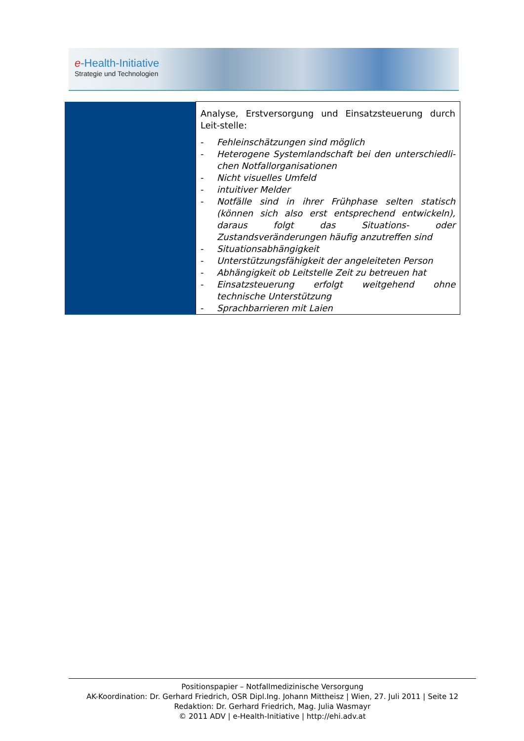e-Health-Initiative
Strategie und Technologien
| | Analyse, Erstversorgung und Einsatzsteuerung durch Leit-stelle: - Fehleinschätzungen sind möglich - Heterogene Systemlandschaft bei den unterschiedli-chen Notfallorganisationen - Nicht visuelles Umfeld - intuitiver Melder - Notfälle sind in ihrer Frühphase selten statisch (können sich also erst entsprechend entwickeln), daraus folgt das Situations- oder Zustandsveränderungen häufig anzutreffen sind - Situationsabhängigkeit - Unterstützungsfähigkeit der angeleiteten Person - Abhängigkeit ob Leitstelle Zeit zu betreuen hat - Einsatzsteuerung erfolgt weitgehend ohne technische Unterstützung - Sprachbarrieren mit Laien |
Positionspapier – Notfallmedizinische Versorgung
AK-Koordination: Dr. Gerhard Friedrich, OSR Dipl.Ing. Johann Mittheisz | Wien, 27. Juli 2011 | Seite 12
Redaktion: Dr. Gerhard Friedrich, Mag. Julia Wasmayr
© 2011 ADV | e-Health-Initiative | http://ehi.adv.at